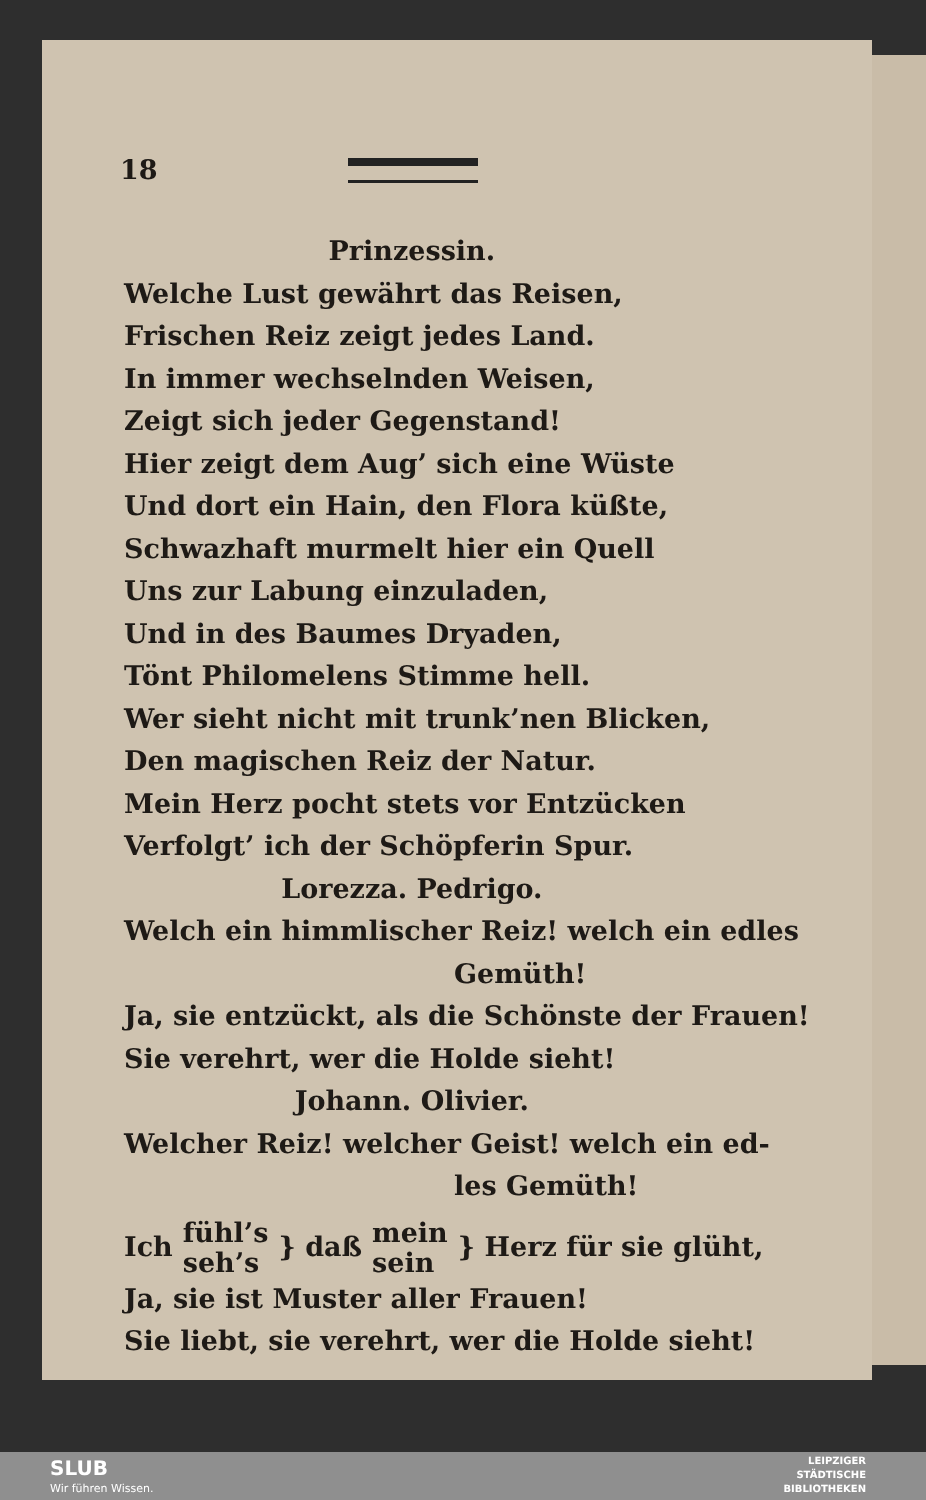18
Prinzessin.
Welche Lust gewährt das Reisen,
Frischen Reiz zeigt jedes Land.
In immer wechselnden Weisen,
Zeigt sich jeder Gegenstand!
Hier zeigt dem Aug’ sich eine Wüste
Und dort ein Hain, den Flora küßte,
Schwazhaft murmelt hier ein Quell
Uns zur Labung einzuladen,
Und in des Baumes Dryaden,
Tönt Philomelens Stimme hell.
Wer sieht nicht mit trunk’nen Blicken,
Den magischen Reiz der Natur.
Mein Herz pocht stets vor Entzücken
Verfolgt’ ich der Schöpferin Spur.
Lorezza. Pedrigo.
Welch ein himmlischer Reiz! welch ein edles
Gemüth!
Ja, sie entzückt, als die Schönste der Frauen!
Sie verehrt, wer die Holde sieht!
Johann. Olivier.
Welcher Reiz! welcher Geist! welch ein ed-
les Gemüth!
Ich fühl’s
seh’s } daß mein
sein } Herz für sie glüht,
Ja, sie ist Muster aller Frauen!
Sie liebt, sie verehrt, wer die Holde sieht!
SLUB
Wir führen Wissen.
LEIPZIGER
STÄDTISCHE
BIBLIOTHEKEN